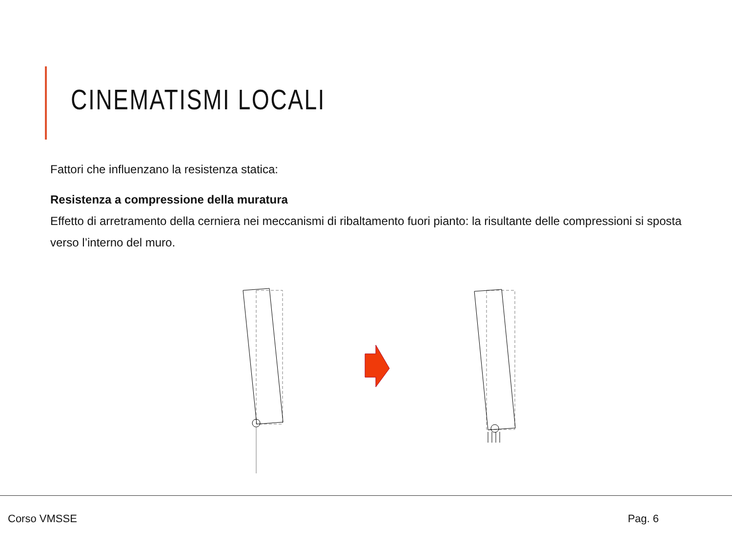CINEMATISMI LOCALI
Fattori che influenzano la resistenza statica:
Resistenza a compressione della muratura
Effetto di arretramento della cerniera nei meccanismi di ribaltamento fuori pianto: la risultante delle compressioni si sposta verso l’interno del muro.
Corso VMSSE Pag. 6